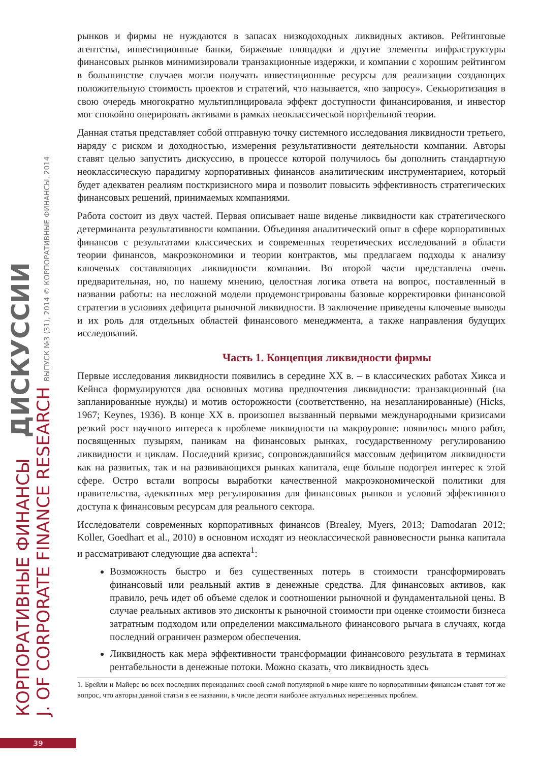КОРПОРАТИВНЫЕ ФИНАНСЫ ДИСКУССИИ
J. OF CORPORATE FINANCE RESEARCH ВЫПУСК №3 (31), 2014 © КОРПОРАТИВНЫЕ ФИНАНСЫ, 2014
рынков и фирмы не нуждаются в запасах низкодоходных ликвидных активов. Рейтинговые агентства, инвестиционные банки, биржевые площадки и другие элементы инфраструктуры финансовых рынков минимизировали транзакционные издержки, и компании с хорошим рейтингом в большинстве случаев могли получать инвестиционные ресурсы для реализации создающих положительную стоимость проектов и стратегий, что называется, «по запросу». Секьюритизация в свою очередь многократно мультиплицировала эффект доступности финансирования, и инвестор мог спокойно оперировать активами в рамках неоклассической портфельной теории.
Данная статья представляет собой отправную точку системного исследования ликвидности третьего, наряду с риском и доходностью, измерения результативности деятельности компании. Авторы ставят целью запустить дискуссию, в процессе которой получилось бы дополнить стандартную неоклассическую парадигму корпоративных финансов аналитическим инструментарием, который будет адекватен реалиям посткризисного мира и позволит повысить эффективность стратегических финансовых решений, принимаемых компаниями.
Работа состоит из двух частей. Первая описывает наше виденье ликвидности как стратегического детерминанта результативности компании. Объединяя аналитический опыт в сфере корпоративных финансов с результатами классических и современных теоретических исследований в области теории финансов, макроэкономики и теории контрактов, мы предлагаем подходы к анализу ключевых составляющих ликвидности компании. Во второй части представлена очень предварительная, но, по нашему мнению, целостная логика ответа на вопрос, поставленный в названии работы: на несложной модели продемонстрированы базовые корректировки финансовой стратегии в условиях дефицита рыночной ликвидности. В заключение приведены ключевые выводы и их роль для отдельных областей финансового менеджмента, а также направления будущих исследований.
Часть 1. Концепция ликвидности фирмы
Первые исследования ликвидности появились в середине XX в. – в классических работах Хикса и Кейнса формулируются два основных мотива предпочтения ликвидности: транзакционный (на запланированные нужды) и мотив осторожности (соответственно, на незапланированные) (Hicks, 1967; Keynes, 1936). В конце XX в. произошел вызванный первыми международными кризисами резкий рост научного интереса к проблеме ликвидности на макроуровне: появилось много работ, посвященных пузырям, паникам на финансовых рынках, государственному регулированию ликвидности и циклам. Последний кризис, сопровождавшийся массовым дефицитом ликвидности как на развитых, так и на развивающихся рынках капитала, еще больше подогрел интерес к этой сфере. Остро встали вопросы выработки качественной макроэкономической политики для правительства, адекватных мер регулирования для финансовых рынков и условий эффективного доступа к финансовым ресурсам для реального сектора.
Исследователи современных корпоративных финансов (Brealey, Myers, 2013; Damodaran 2012; Koller, Goedhart et al., 2010) в основном исходят из неоклассической равновесности рынка капитала и рассматривают следующие два аспекта<sup>1</sup>:
Возможность быстро и без существенных потерь в стоимости трансформировать финансовый или реальный актив в денежные средства. Для финансовых активов, как правило, речь идет об объеме сделок и соотношении рыночной и фундаментальной цены. В случае реальных активов это дисконты к рыночной стоимости при оценке стоимости бизнеса затратным подходом или определении максимального финансового рычага в случаях, когда последний ограничен размером обеспечения.
Ликвидность как мера эффективности трансформации финансового результата в терминах рентабельности в денежные потоки. Можно сказать, что ликвидность здесь
1. Брейли и Майерс во всех последних переизданиях своей самой популярной в мире книге по корпоративным финансам ставят тот же вопрос, что авторы данной статьи в ее названии, в числе десяти наиболее актуальных нерешенных проблем.
39